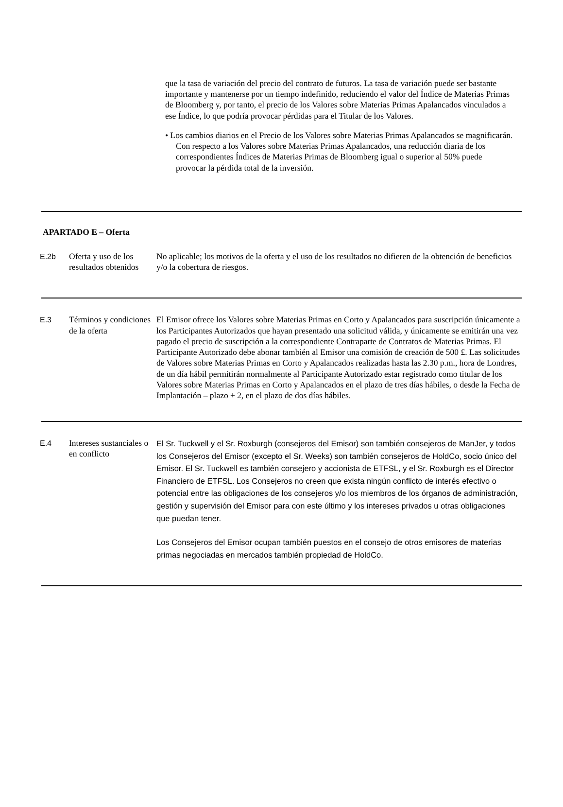que la tasa de variación del precio del contrato de futuros. La tasa de variación puede ser bastante importante y mantenerse por un tiempo indefinido, reduciendo el valor del Índice de Materias Primas de Bloomberg y, por tanto, el precio de los Valores sobre Materias Primas Apalancados vinculados a ese Índice, lo que podría provocar pérdidas para el Titular de los Valores.
• Los cambios diarios en el Precio de los Valores sobre Materias Primas Apalancados se magnificarán. Con respecto a los Valores sobre Materias Primas Apalancados, una reducción diaria de los correspondientes Índices de Materias Primas de Bloomberg igual o superior al 50% puede provocar la pérdida total de la inversión.
APARTADO E – Oferta
| E.2b | Oferta y uso de los resultados obtenidos | No aplicable; los motivos de la oferta y el uso de los resultados no difieren de la obtención de beneficios y/o la cobertura de riesgos. |
| E.3 | Términos y condiciones de la oferta | El Emisor ofrece los Valores sobre Materias Primas en Corto y Apalancados para suscripción únicamente a los Participantes Autorizados que hayan presentado una solicitud válida, y únicamente se emitirán una vez pagado el precio de suscripción a la correspondiente Contraparte de Contratos de Materias Primas. El Participante Autorizado debe abonar también al Emisor una comisión de creación de 500 £. Las solicitudes de Valores sobre Materias Primas en Corto y Apalancados realizadas hasta las 2.30 p.m., hora de Londres, de un día hábil permitirán normalmente al Participante Autorizado estar registrado como titular de los Valores sobre Materias Primas en Corto y Apalancados en el plazo de tres días hábiles, o desde la Fecha de Implantación – plazo + 2, en el plazo de dos días hábiles. |
| E.4 | Intereses sustanciales o en conflicto | El Sr. Tuckwell y el Sr. Roxburgh (consejeros del Emisor) son también consejeros de ManJer, y todos los Consejeros del Emisor (excepto el Sr. Weeks) son también consejeros de HoldCo, socio único del Emisor. El Sr. Tuckwell es también consejero y accionista de ETFSL, y el Sr. Roxburgh es el Director Financiero de ETFSL. Los Consejeros no creen que exista ningún conflicto de interés efectivo o potencial entre las obligaciones de los consejeros y/o los miembros de los órganos de administración, gestión y supervisión del Emisor para con este último y los intereses privados u otras obligaciones que puedan tener. Los Consejeros del Emisor ocupan también puestos en el consejo de otros emisores de materias primas negociadas en mercados también propiedad de HoldCo. |